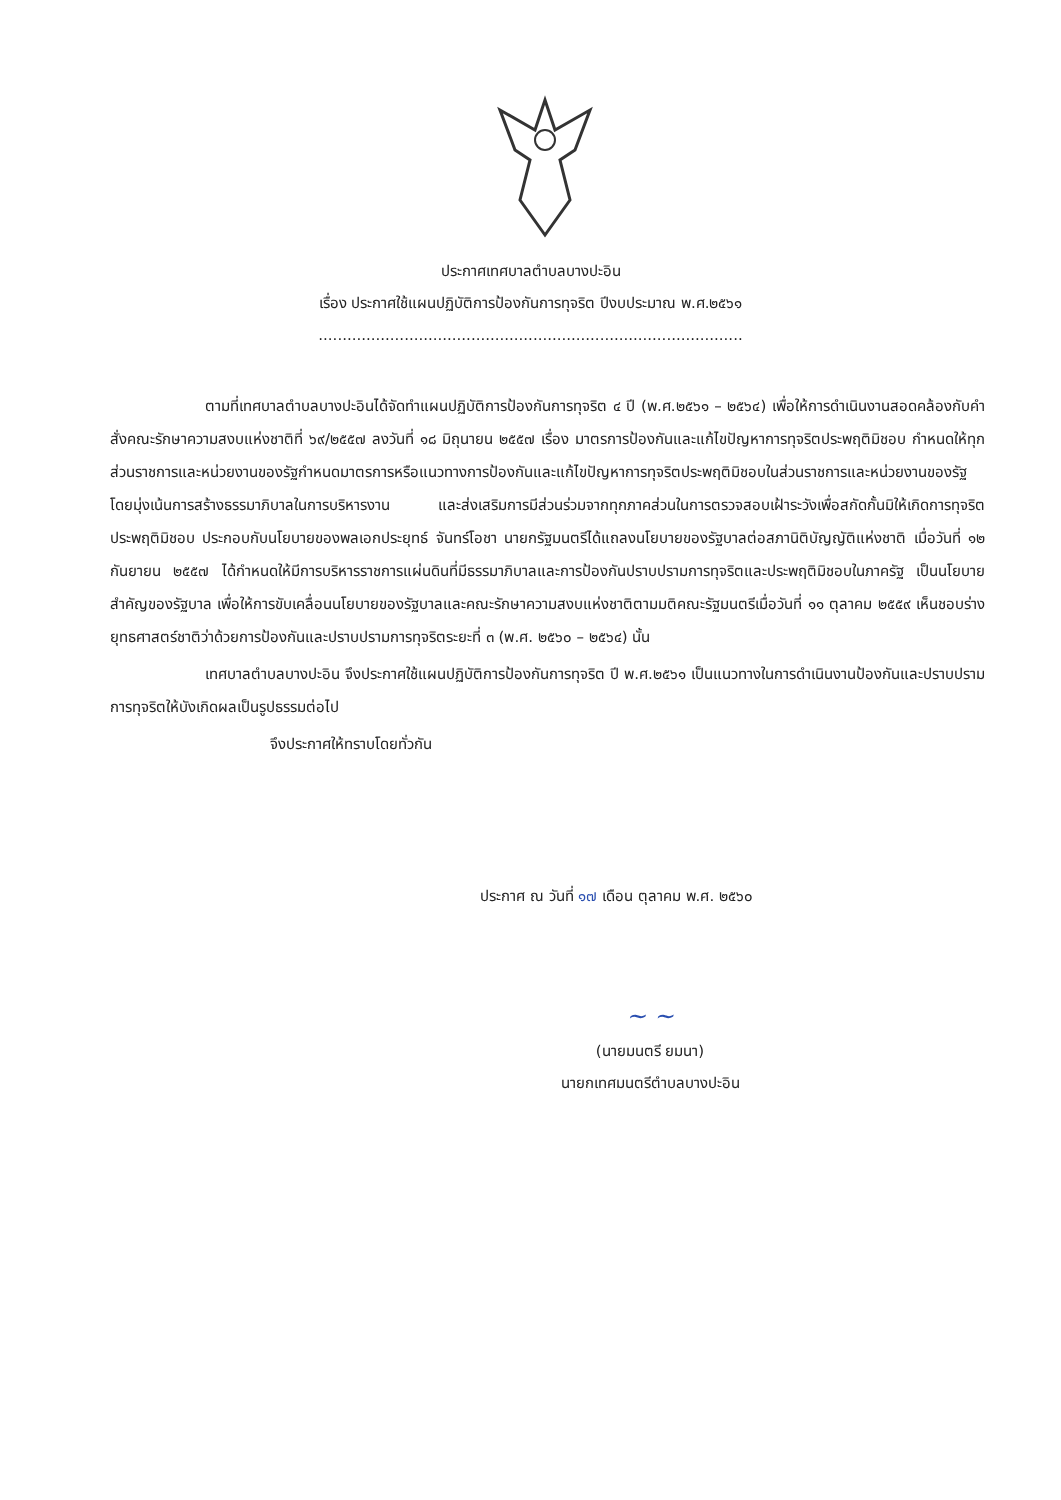ประกาศเทศบาลตำบลบางปะอิน
เรื่อง ประกาศใช้แผนปฏิบัติการป้องกันการทุจริต ปีงบประมาณ พ.ศ.๒๕๖๑
.........................................................................................
ตามที่เทศบาลตำบลบางปะอินได้จัดทำแผนปฏิบัติการป้องกันการทุจริต ๔ ปี (พ.ศ.๒๕๖๑ – ๒๕๖๔) เพื่อให้การดำเนินงานสอดคล้องกับคำสั่งคณะรักษาความสงบแห่งชาติที่ ๖๙/๒๕๕๗ ลงวันที่ ๑๘ มิถุนายน ๒๕๕๗ เรื่อง มาตรการป้องกันและแก้ไขปัญหาการทุจริตประพฤติมิชอบ กำหนดให้ทุกส่วนราชการและหน่วยงานของรัฐกำหนดมาตรการหรือแนวทางการป้องกันและแก้ไขปัญหาการทุจริตประพฤติมิชอบในส่วนราชการและหน่วยงานของรัฐ โดยมุ่งเน้นการสร้างธรรมาภิบาลในการบริหารงาน และส่งเสริมการมีส่วนร่วมจากทุกภาคส่วนในการตรวจสอบเฝ้าระวังเพื่อสกัดกั้นมิให้เกิดการทุจริตประพฤติมิชอบ ประกอบกับนโยบายของพลเอกประยุทธ์ จันทร์โอชา นายกรัฐมนตรีได้แถลงนโยบายของรัฐบาลต่อสภานิติบัญญัติแห่งชาติ เมื่อวันที่ ๑๒ กันยายน ๒๕๕๗ ได้กำหนดให้มีการบริหารราชการแผ่นดินที่มีธรรมาภิบาลและการป้องกันปราบปรามการทุจริตและประพฤติมิชอบในภาครัฐ เป็นนโยบายสำคัญของรัฐบาล เพื่อให้การขับเคลื่อนนโยบายของรัฐบาลและคณะรักษาความสงบแห่งชาติตามมติคณะรัฐมนตรีเมื่อวันที่ ๑๑ ตุลาคม ๒๕๕๙ เห็นชอบร่างยุทธศาสตร์ชาติว่าด้วยการป้องกันและปราบปรามการทุจริตระยะที่ ๓ (พ.ศ. ๒๕๖๐ – ๒๕๖๔) นั้น
เทศบาลตำบลบางปะอิน จึงประกาศใช้แผนปฏิบัติการป้องกันการทุจริต ปี พ.ศ.๒๕๖๑ เป็นแนวทางในการดำเนินงานป้องกันและปราบปรามการทุจริตให้บังเกิดผลเป็นรูปธรรมต่อไป
จึงประกาศให้ทราบโดยทั่วกัน
ประกาศ ณ วันที่ ๑๗ เดือน ตุลาคม พ.ศ. ๒๕๖๐
~ ~
(นายมนตรี ยมนา)
นายกเทศมนตรีตำบลบางปะอิน